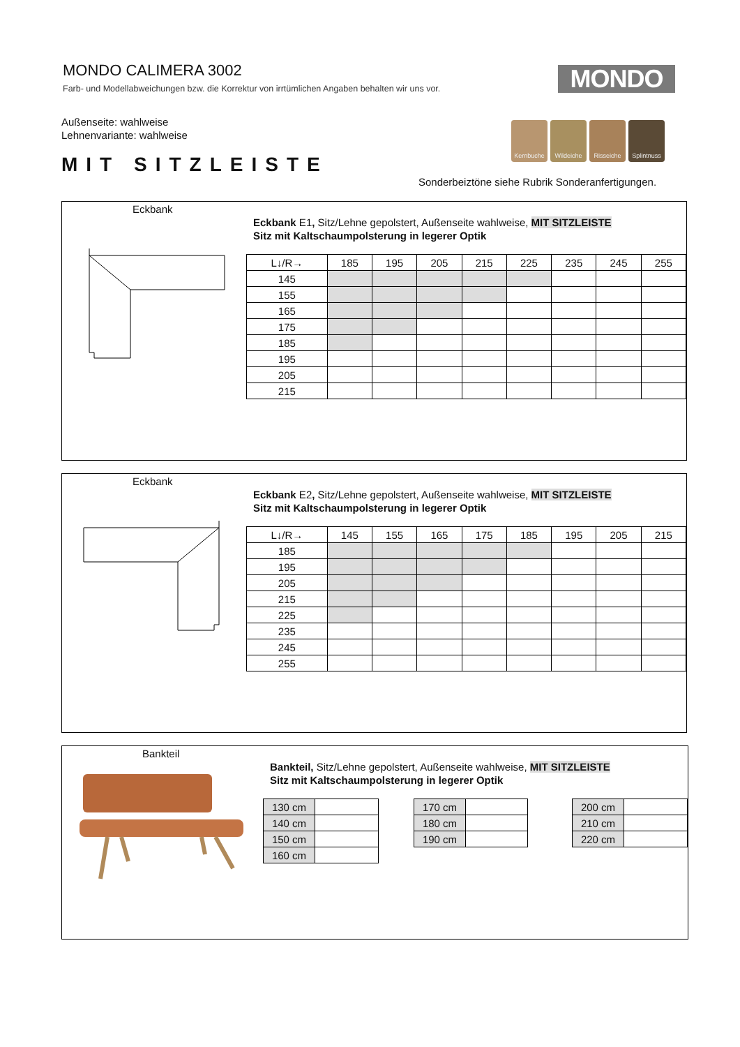MONDO CALIMERA 3002
Farb- und Modellabweichungen bzw. die Korrektur von irrtümlichen Angaben behalten wir uns vor.
MONDO
Außenseite: wahlweise
Lehnenvariante: wahlweise
Kernbuche Wildeiche Risseiche Splintnuss
MIT SITZLEISTE
Sonderbeiztöne siehe Rubrik Sonderanfertigungen.
Eckbank
Eckbank E1, Sitz/Lehne gepolstert, Außenseite wahlweise, MIT SITZLEISTE
Sitz mit Kaltschaumpolsterung in legerer Optik
| L↓/R→ | 185 | 195 | 205 | 215 | 225 | 235 | 245 | 255 |
| --- | --- | --- | --- | --- | --- | --- | --- | --- |
| 145 | | | | | | | | |
| 155 | | | | | | | | |
| 165 | | | | | | | | |
| 175 | | | | | | | | |
| 185 | | | | | | | | |
| 195 | | | | | | | | |
| 205 | | | | | | | | |
| 215 | | | | | | | | |
Eckbank
Eckbank E2, Sitz/Lehne gepolstert, Außenseite wahlweise, MIT SITZLEISTE
Sitz mit Kaltschaumpolsterung in legerer Optik
| L↓/R→ | 145 | 155 | 165 | 175 | 185 | 195 | 205 | 215 |
| --- | --- | --- | --- | --- | --- | --- | --- | --- |
| 185 | | | | | | | | |
| 195 | | | | | | | | |
| 205 | | | | | | | | |
| 215 | | | | | | | | |
| 225 | | | | | | | | |
| 235 | | | | | | | | |
| 245 | | | | | | | | |
| 255 | | | | | | | | |
Bankteil
Bankteil, Sitz/Lehne gepolstert, Außenseite wahlweise, MIT SITZLEISTE
Sitz mit Kaltschaumpolsterung in legerer Optik
| 130 cm | |
| 140 cm | |
| 150 cm | |
| 160 cm | |
| 170 cm | |
| 180 cm | |
| 190 cm | |
| 200 cm | |
| 210 cm | |
| 220 cm | |